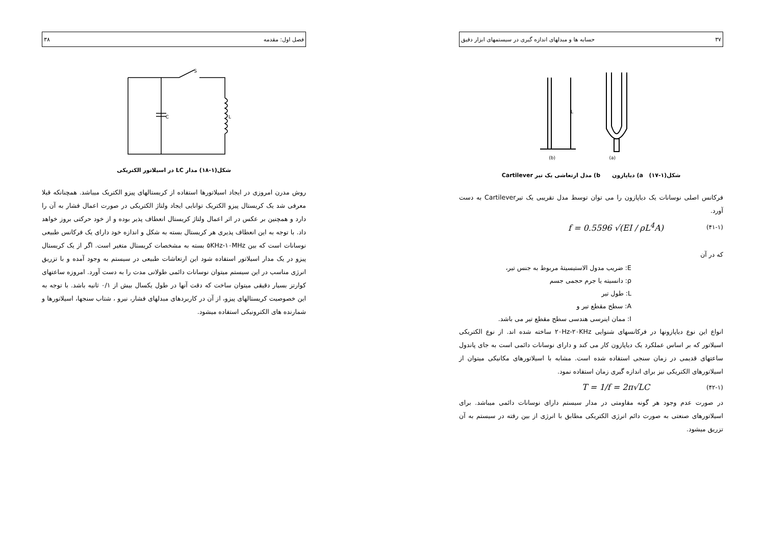۳۷ حسابه ها و مبدلهای اندازه گیری در سیستمهای ابزار دقیق
(b)
(a)
L
شکل(۱-۱۷) a) دیاپازون b) مدل ارتعاشی یک تیر Cartilever
فرکانس اصلی نوسانات یک دیاپازون را می توان توسط مدل تقریبی یک تیرCartilever به دست آورد.
(۴۱-۱) f = 0.5596 √(EI / ρL<sup>4</sup>A)
که در آن
E: ضریب مدول الاستیسیتهٔ مربوط به جنس تیر،
ρ: دانسیته یا جرم حجمی جسم
L: طول تیر
A: سطح مقطع تیر و
I: ممان اینرسی هندسی سطح مقطع تیر می باشد.
انواع این نوع دیاپازونها در فرکانسهای شنوایی ۲۰Hz-۲۰KHz ساخته شده اند. از نوع الکتریکی اسیلاتور که بر اساس عملکرد یک دیاپازون کار می کند و دارای نوسانات دائمی است به جای پاندول ساعتهای قدیمی در زمان سنجی استفاده شده است. مشابه با اسیلاتورهای مکانیکی میتوان از اسیلاتورهای الکتریکی نیز برای اندازه گیری زمان استفاده نمود.
(۴۲-۱) T = 1/f = 2π√LC
در صورت عدم وجود هر گونه مقاومتی در مدار سیستم دارای نوسانات دائمی میباشد. برای اسیلاتورهای صنعتی به صورت دائم انرژی الکتریکی مطابق با انرژی از بین رفته در سیستم به آن تزریق میشود.
فصل اول: مقدمه ۳۸
C
L
S
شکل(۱-۱۸) مدار LC در اسیلاتور الکتریکی
روش مدرن امروزی در ایجاد اسیلاتورها استفاده از کریستالهای پیزو الکتریک میباشد. همچنانکه قبلا معرفی شد یک کریستال پیزو الکتریک توانایی ایجاد ولتاژ الکتریکی در صورت اعمال فشار به آن را دارد و همچنین بر عکس در اثر اعمال ولتاژ کریستال انعطاف پذیر بوده و از خود حرکتی بروز خواهد داد. با توجه به این انعطاف پذیری هر کریستال بسته به شکل و اندازه خود دارای یک فرکانس طبیعی نوسانات است که بین ۵KHz-۱۰MHz بسته به مشخصات کریستال متغیر است. اگر از یک کریستال پیزو در یک مدار اسیلاتور استفاده شود این ارتعاشات طبیعی در سیستم به وجود آمده و با تزریق انرژی مناسب در این سیستم میتوان نوسانات دائمی طولانی مدت را به دست آورد. امروزه ساعتهای کوارتز بسیار دقیقی میتوان ساخت که دقت آنها در طول یکسال بیش از ۰/۱ ثانیه باشد. با توجه به این خصوصیت کریستالهای پیزو، از آن در کاربردهای مبدلهای فشار، نیرو ، شتاب سنجها، اسیلاتورها و شمارنده های الکترونیکی استفاده میشود.